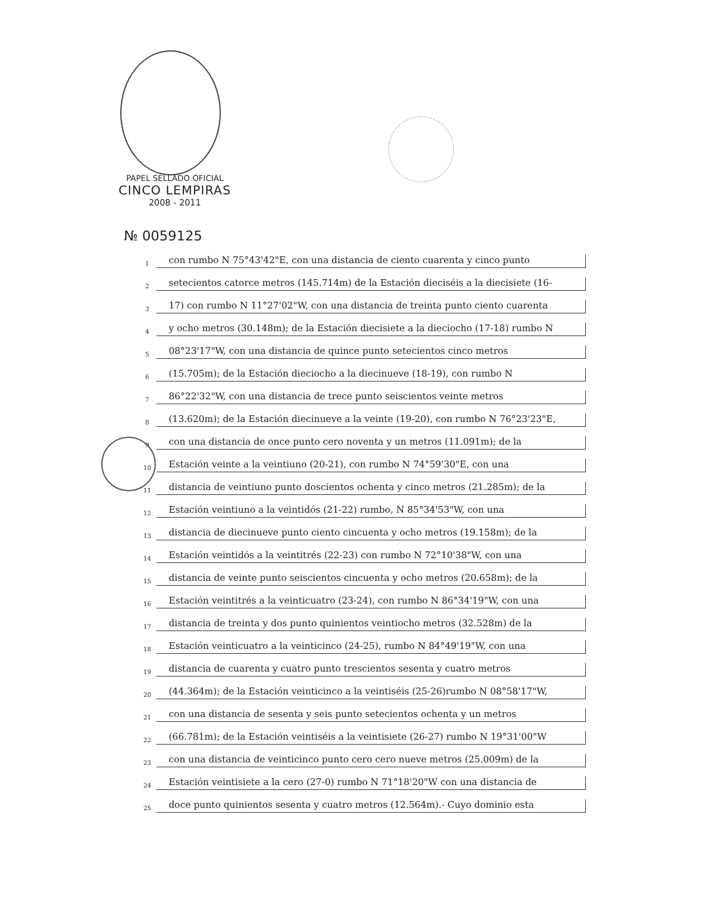PAPEL SELLADO OFICIAL
CINCO LEMPIRAS
2008 - 2011
№ 0059125
1 con rumbo N 75°43'42"E, con una distancia de ciento cuarenta y cinco punto
2 setecientos catorce metros (145.714m) de la Estación dieciséis a la diecisiete (16-
3 17) con rumbo N 11°27'02"W, con una distancia de treinta punto ciento cuarenta
4 y ocho metros (30.148m); de la Estación diecisiete a la dieciocho (17-18) rumbo N
5 08°23'17"W, con una distancia de quince punto setecientos cinco metros
6 (15.705m); de la Estación dieciocho a la diecinueve (18-19), con rumbo N
7 86°22'32"W, con una distancia de trece punto seiscientos veinte metros
8 (13.620m); de la Estación diecinueve a la veinte (19-20), con rumbo N 76°23'23"E,
9 con una distancia de once punto cero noventa y un metros (11.091m); de la
10 Estación veinte a la veintiuno (20-21), con rumbo N 74°59'30"E, con una
11 distancia de veintiuno punto doscientos ochenta y cinco metros (21.285m); de la
12 Estación veintiuno a la veintidós (21-22) rumbo, N 85°34'53"W, con una
13 distancia de diecinueve punto ciento cincuenta y ocho metros (19.158m); de la
14 Estación veintidós a la veintitrés (22-23) con rumbo N 72°10'38"W, con una
15 distancia de veinte punto seiscientos cincuenta y ocho metros (20.658m); de la
16 Estación veintitrés a la veinticuatro (23-24), con rumbo N 86°34'19"W, con una
17 distancia de treinta y dos punto quinientos veintiocho metros (32.528m) de la
18 Estación veinticuatro a la veinticinco (24-25), rumbo N 84°49'19"W, con una
19 distancia de cuarenta y cuatro punto trescientos sesenta y cuatro metros
20 (44.364m); de la Estación veinticinco a la veintiséis (25-26)rumbo N 08°58'17"W,
21 con una distancia de sesenta y seis punto setecientos ochenta y un metros
22 (66.781m); de la Estación veintiséis a la veintisiete (26-27) rumbo N 19°31'00"W
23 con una distancia de veinticinco punto cero cero nueve metros (25.009m) de la
24 Estación veintisiete a la cero (27-0) rumbo N 71°18'20"W con una distancia de
25 doce punto quinientos sesenta y cuatro metros (12.564m).- Cuyo dominio esta